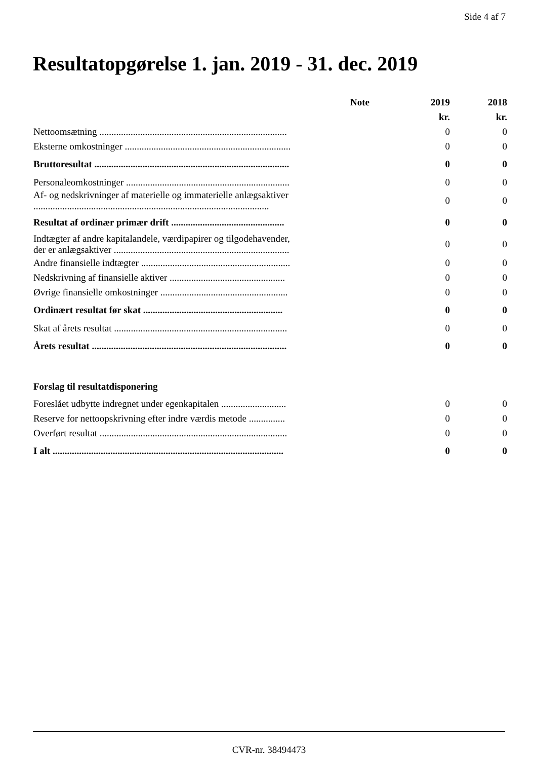Side 4 af 7
Resultatopgørelse 1. jan. 2019 - 31. dec. 2019
| | Note | 2019 | 2018 |
| --- | --- | --- | --- |
| | | kr. | kr. |
| Nettoomsætning .............................................................................. | | 0 | 0 |
| Eksterne omkostninger ..................................................................... | | 0 | 0 |
| Bruttoresultat ................................................................................. | | 0 | 0 |
| Personaleomkostninger .................................................................... | | 0 | 0 |
| Af- og nedskrivninger af materielle og immaterielle anlægsaktiver .................................................................................................. | | 0 | 0 |
| Resultat af ordinær primær drift ............................................... | | 0 | 0 |
| Indtægter af andre kapitalandele, værdipapirer og tilgodehavender, der er anlægsaktiver ......................................................................... | | 0 | 0 |
| Andre finansielle indtægter .............................................................. | | 0 | 0 |
| Nedskrivning af finansielle aktiver ................................................ | | 0 | 0 |
| Øvrige finansielle omkostninger ..................................................... | | 0 | 0 |
| Ordinært resultat før skat .......................................................... | | 0 | 0 |
| Skat af årets resultat ........................................................................ | | 0 | 0 |
| Årets resultat ................................................................................. | | 0 | 0 |
| Forslag til resultatdisponering | | | |
| Foreslået udbytte indregnet under egenkapitalen ........................... | | 0 | 0 |
| Reserve for nettoopskrivning efter indre værdis metode ............... | | 0 | 0 |
| Overført resultat .............................................................................. | | 0 | 0 |
| I alt ................................................................................................ | | 0 | 0 |
CVR-nr. 38494473